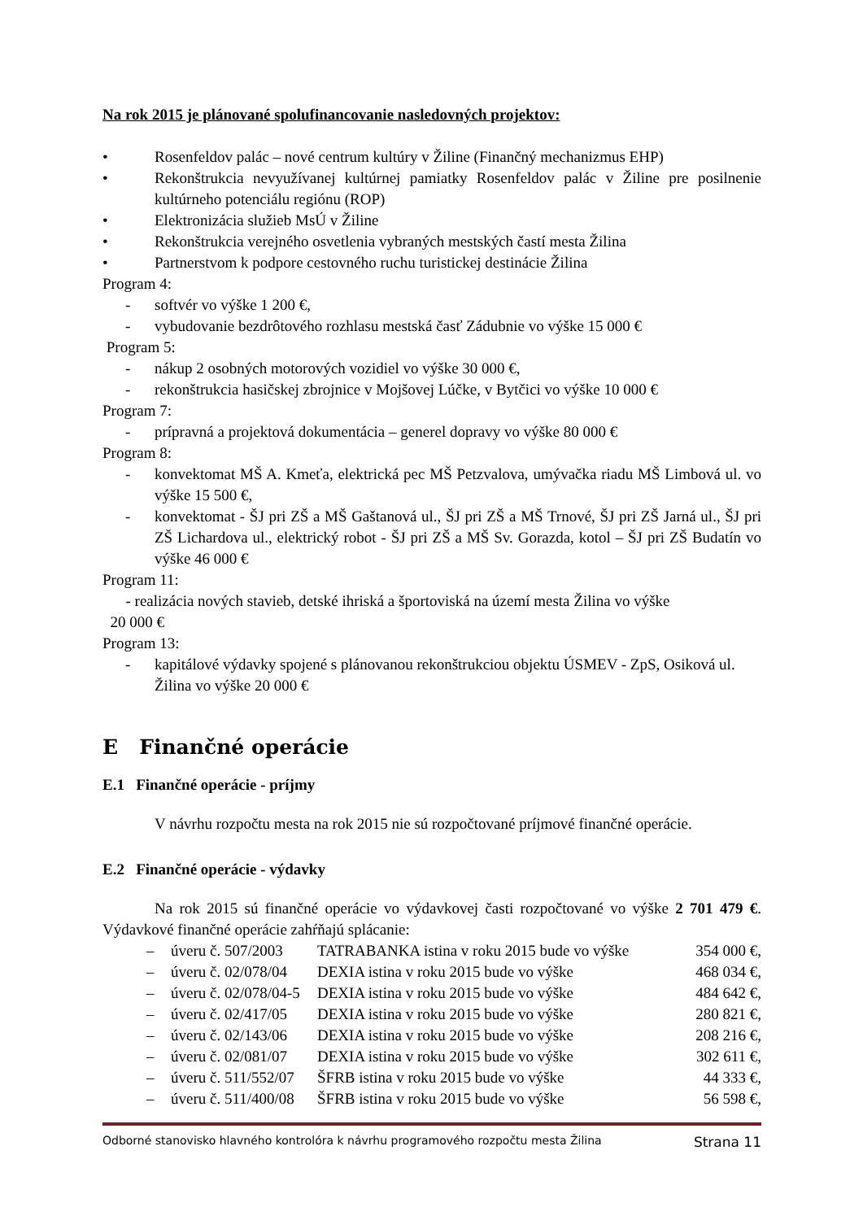Na rok 2015 je plánované spolufinancovanie nasledovných projektov:
• Rosenfeldov palác – nové centrum kultúry v Žiline (Finančný mechanizmus EHP)
• Rekonštrukcia nevyužívanej kultúrnej pamiatky Rosenfeldov palác v Žiline pre posilnenie kultúrneho potenciálu regiónu (ROP)
• Elektronizácia služieb MsÚ v Žiline
• Rekonštrukcia verejného osvetlenia vybraných mestských častí mesta Žilina
• Partnerstvom k podpore cestovného ruchu turistickej destinácie Žilina
Program 4:
- softvér vo výške 1 200 €,
- vybudovanie bezdrôtového rozhlasu mestská časť Zádubnie vo výške 15 000 €
Program 5:
- nákup 2 osobných motorových vozidiel vo výške 30 000 €,
- rekonštrukcia hasičskej zbrojnice v Mojšovej Lúčke, v Bytčici vo výške 10 000 €
Program 7:
- prípravná a projektová dokumentácia – generel dopravy vo výške 80 000 €
Program 8:
- konvektomat MŠ A. Kmeťa, elektrická pec MŠ Petzvalova, umývačka riadu MŠ Limbová ul. vo výške 15 500 €,
- konvektomat - ŠJ pri ZŠ a MŠ Gaštanová ul., ŠJ pri ZŠ a MŠ Trnové, ŠJ pri ZŠ Jarná ul., ŠJ pri ZŠ Lichardova ul., elektrický robot - ŠJ pri ZŠ a MŠ Sv. Gorazda, kotol – ŠJ pri ZŠ Budatín vo výške 46 000 €
Program 11:
- realizácia nových stavieb, detské ihriská a športoviská na území mesta Žilina vo výške
20 000 €
Program 13:
- kapitálové výdavky spojené s plánovanou rekonštrukciou objektu ÚSMEV - ZpS, Osiková ul. Žilina vo výške 20 000 €
E Finančné operácie
E.1 Finančné operácie - príjmy
V návrhu rozpočtu mesta na rok 2015 nie sú rozpočtované príjmové finančné operácie.
E.2 Finančné operácie - výdavky
Na rok 2015 sú finančné operácie vo výdavkovej časti rozpočtované vo výške 2 701 479 €. Výdavkové finančné operácie zahŕňajú splácanie:
– úveru č. 507/2003 TATRABANKA istina v roku 2015 bude vo výške 354 000 €,
– úveru č. 02/078/04 DEXIA istina v roku 2015 bude vo výške 468 034 €,
– úveru č. 02/078/04-5 DEXIA istina v roku 2015 bude vo výške 484 642 €,
– úveru č. 02/417/05 DEXIA istina v roku 2015 bude vo výške 280 821 €,
– úveru č. 02/143/06 DEXIA istina v roku 2015 bude vo výške 208 216 €,
– úveru č. 02/081/07 DEXIA istina v roku 2015 bude vo výške 302 611 €,
– úveru č. 511/552/07 ŠFRB istina v roku 2015 bude vo výške 44 333 €,
– úveru č. 511/400/08 ŠFRB istina v roku 2015 bude vo výške 56 598 €,
Odborné stanovisko hlavného kontrolóra k návrhu programového rozpočtu mesta Žilina Strana 11